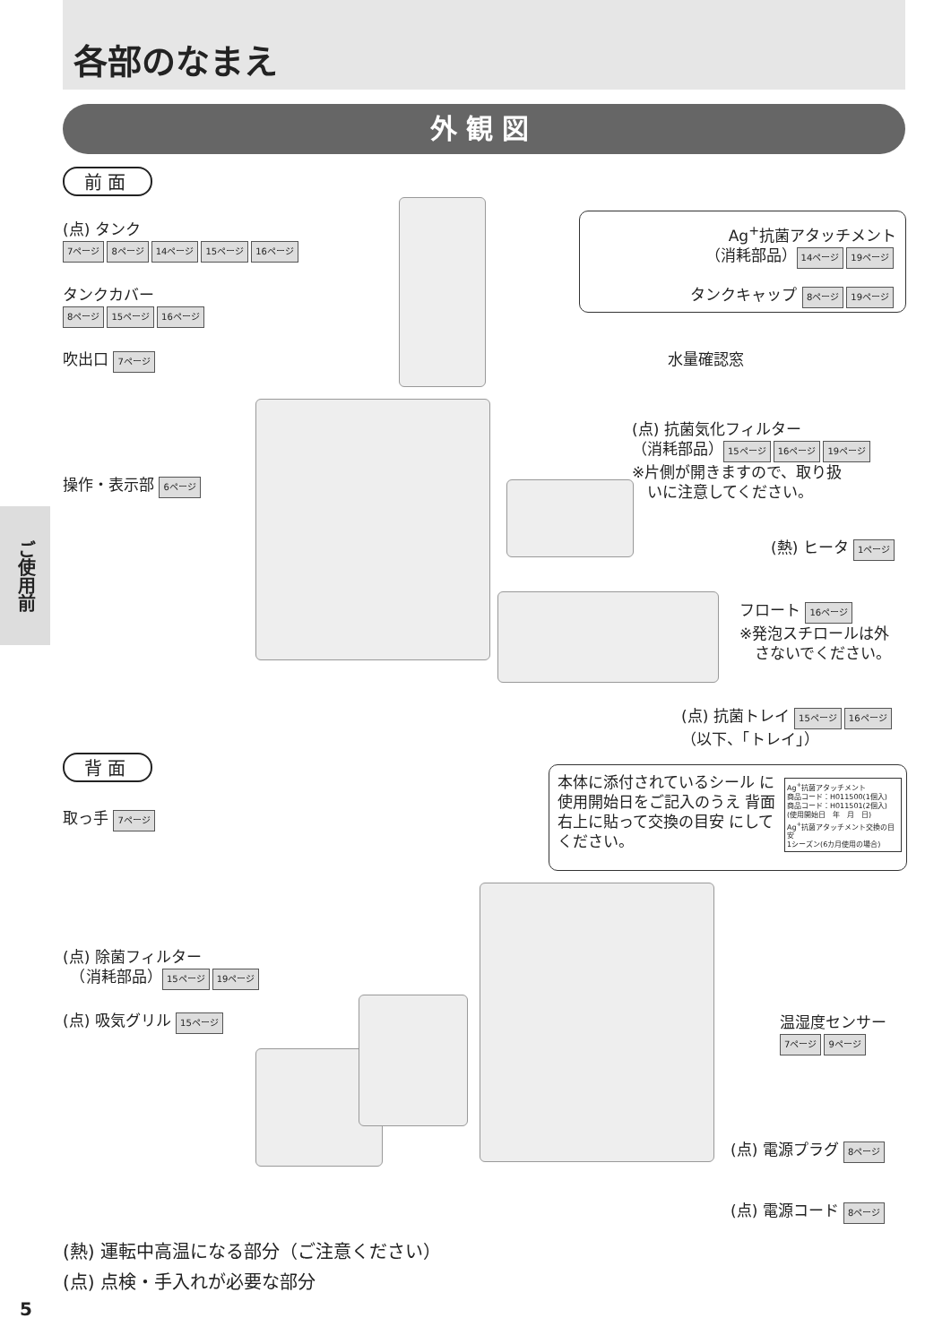各部のなまえ
外観図
前面
(点) タンク
7ページ 8ページ 14ページ 15ページ 16ページ
タンクカバー
8ページ 15ページ 16ページ
吹出口 7ページ
操作・表示部 6ページ
Ag<sup>+</sup>抗菌アタッチメント
（消耗部品） 14ページ 19ページ
タンクキャップ 8ページ 19ページ
水量確認窓
(点) 抗菌気化フィルター
（消耗部品） 15ページ 16ページ 19ページ
※片側が開きますので、取り扱
　いに注意してください。
(熱) ヒータ 1ページ
フロート 16ページ
※発泡スチロールは外
　さないでください。
(点) 抗菌トレイ 15ページ 16ページ
（以下、「トレイ」）
背面
本体に添付されているシール に使用開始日をご記入のうえ 背面右上に貼って交換の目安 にしてください。
Ag<sup>+</sup>抗菌アタッチメント
商品コード：H011500(1個入)
商品コード：H011501(2個入)
(使用開始日　年　月　日)
Ag<sup>+</sup>抗菌アタッチメント交換の目安
1シーズン(6カ月使用の場合)
取っ手 7ページ
(点) 除菌フィルター
　（消耗部品） 15ページ 19ページ
(点) 吸気グリル 15ページ
温湿度センサー
7ページ 9ページ
(点) 電源プラグ 8ページ
(点) 電源コード 8ページ
(熱) 運転中高温になる部分（ご注意ください）
(点) 点検・手入れが必要な部分
ご使用前
5